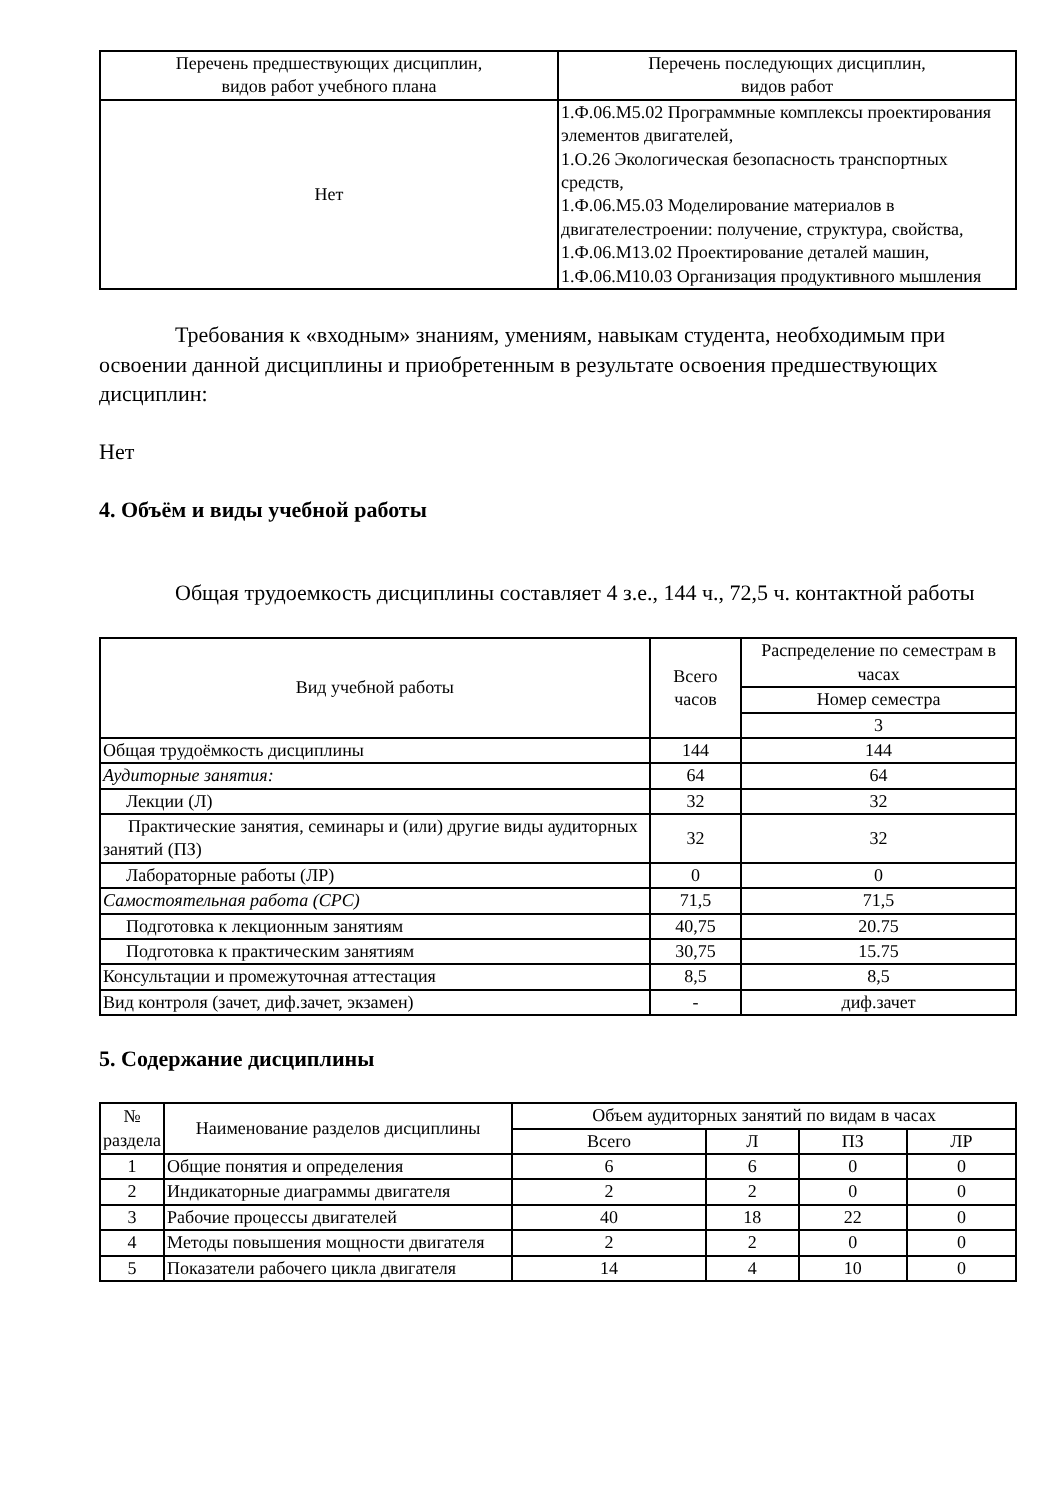| Перечень предшествующих дисциплин, видов работ учебного плана | Перечень последующих дисциплин, видов работ |
| --- | --- |
| Нет | 1.Ф.06.М5.02 Программные комплексы проектирования элементов двигателей, 1.О.26 Экологическая безопасность транспортных средств, 1.Ф.06.М5.03 Моделирование материалов в двигателестроении: получение, структура, свойства, 1.Ф.06.М13.02 Проектирование деталей машин, 1.Ф.06.М10.03 Организация продуктивного мышления |
Требования к «входным» знаниям, умениям, навыкам студента, необходимым при освоении данной дисциплины и приобретенным в результате освоения предшествующих дисциплин:
Нет
4. Объём и виды учебной работы
Общая трудоемкость дисциплины составляет 4 з.е., 144 ч., 72,5 ч. контактной работы
| Вид учебной работы | Всего часов | Распределение по семестрам в часах |
| --- | --- | --- |
| | | Номер семестра |
| | | 3 |
| Общая трудоёмкость дисциплины | 144 | 144 |
| Аудиторные занятия: | 64 | 64 |
| Лекции (Л) | 32 | 32 |
| Практические занятия, семинары и (или) другие виды аудиторных занятий (ПЗ) | 32 | 32 |
| Лабораторные работы (ЛР) | 0 | 0 |
| Самостоятельная работа (СРС) | 71,5 | 71,5 |
| Подготовка к лекционным занятиям | 40,75 | 20.75 |
| Подготовка к практическим занятиям | 30,75 | 15.75 |
| Консультации и промежуточная аттестация | 8,5 | 8,5 |
| Вид контроля (зачет, диф.зачет, экзамен) | - | диф.зачет |
5. Содержание дисциплины
| № раздела | Наименование разделов дисциплины | Объем аудиторных занятий по видам в часах | | | |
| --- | --- | --- | --- | --- | --- |
| | | Всего | Л | ПЗ | ЛР |
| 1 | Общие понятия и определения | 6 | 6 | 0 | 0 |
| 2 | Индикаторные диаграммы двигателя | 2 | 2 | 0 | 0 |
| 3 | Рабочие процессы двигателей | 40 | 18 | 22 | 0 |
| 4 | Методы повышения мощности двигателя | 2 | 2 | 0 | 0 |
| 5 | Показатели рабочего цикла двигателя | 14 | 4 | 10 | 0 |